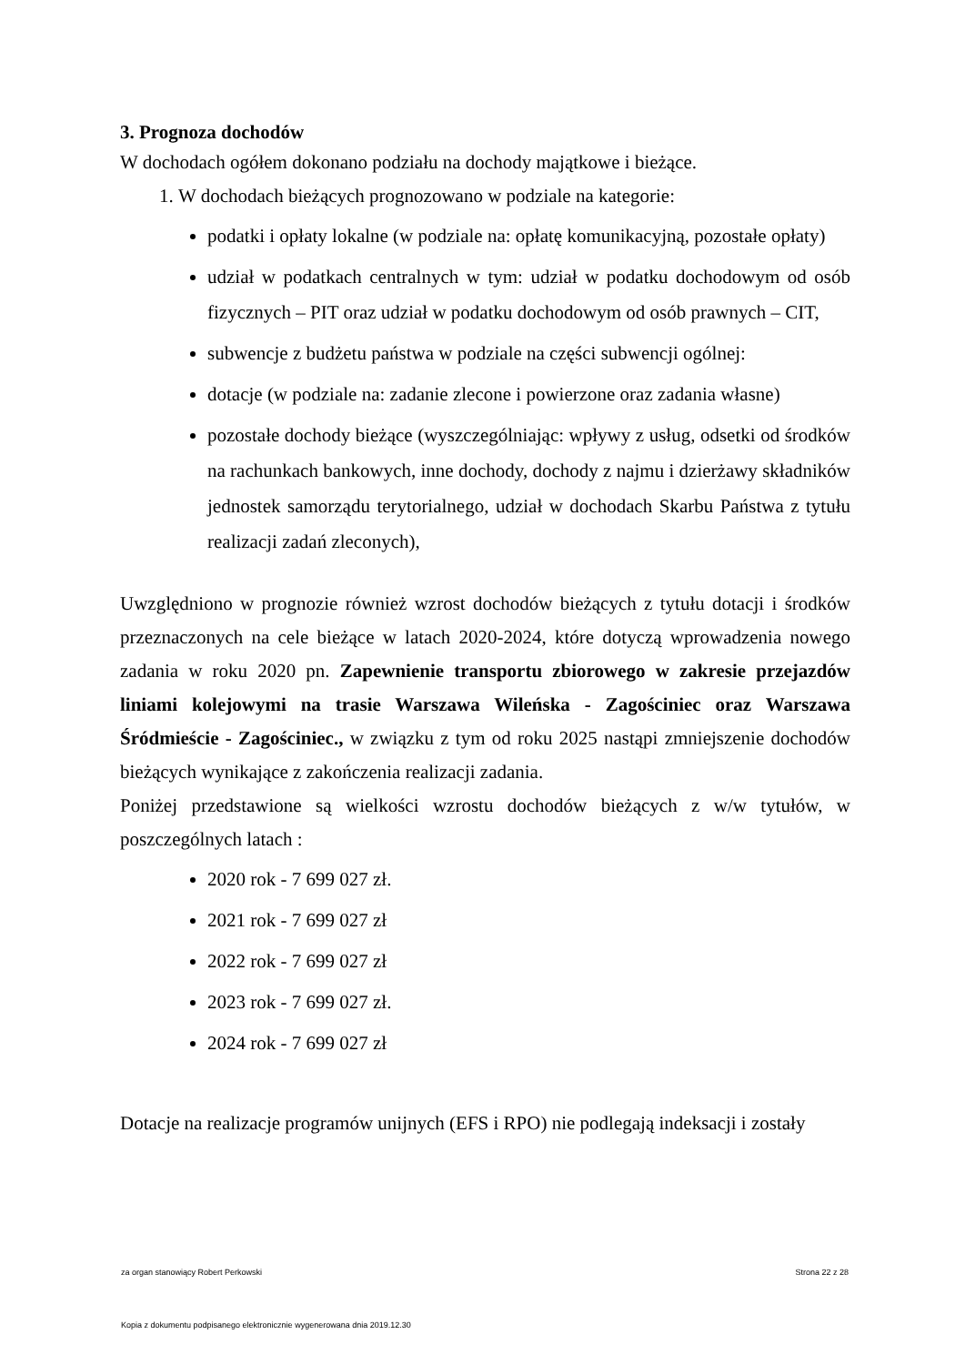3. Prognoza dochodów
W dochodach ogółem dokonano podziału na dochody majątkowe i bieżące.
1. W dochodach bieżących prognozowano w podziale na kategorie:
podatki i opłaty lokalne (w podziale na: opłatę komunikacyjną, pozostałe opłaty)
udział w podatkach centralnych w tym: udział w podatku dochodowym od osób fizycznych – PIT oraz udział w podatku dochodowym od osób prawnych – CIT,
subwencje z budżetu państwa w podziale na części subwencji ogólnej:
dotacje (w podziale na: zadanie zlecone i powierzone oraz zadania własne)
pozostałe dochody bieżące (wyszczególniając: wpływy z usług, odsetki od środków na rachunkach bankowych, inne dochody, dochody z najmu i dzierżawy składników jednostek samorządu terytorialnego, udział w dochodach Skarbu Państwa z tytułu realizacji zadań zleconych),
Uwzględniono w prognozie również wzrost dochodów bieżących z tytułu dotacji i środków przeznaczonych na cele bieżące w latach 2020-2024, które dotyczą wprowadzenia nowego zadania w roku 2020 pn. Zapewnienie transportu zbiorowego w zakresie przejazdów liniami kolejowymi na trasie Warszawa Wileńska - Zagościniec oraz Warszawa Śródmieście - Zagościniec., w związku z tym od roku 2025 nastąpi zmniejszenie dochodów bieżących wynikające z zakończenia realizacji zadania.
Poniżej przedstawione są wielkości wzrostu dochodów bieżących z w/w tytułów, w poszczególnych latach :
2020 rok - 7 699 027 zł.
2021 rok - 7 699 027 zł
2022 rok - 7 699 027 zł
2023 rok - 7 699 027 zł.
2024 rok - 7 699 027 zł
Dotacje na realizacje programów unijnych (EFS i RPO) nie podlegają indeksacji i zostały
za organ stanowiący Robert Perkowski Strona 22 z 28
Kopia z dokumentu podpisanego elektronicznie wygenerowana dnia 2019.12.30